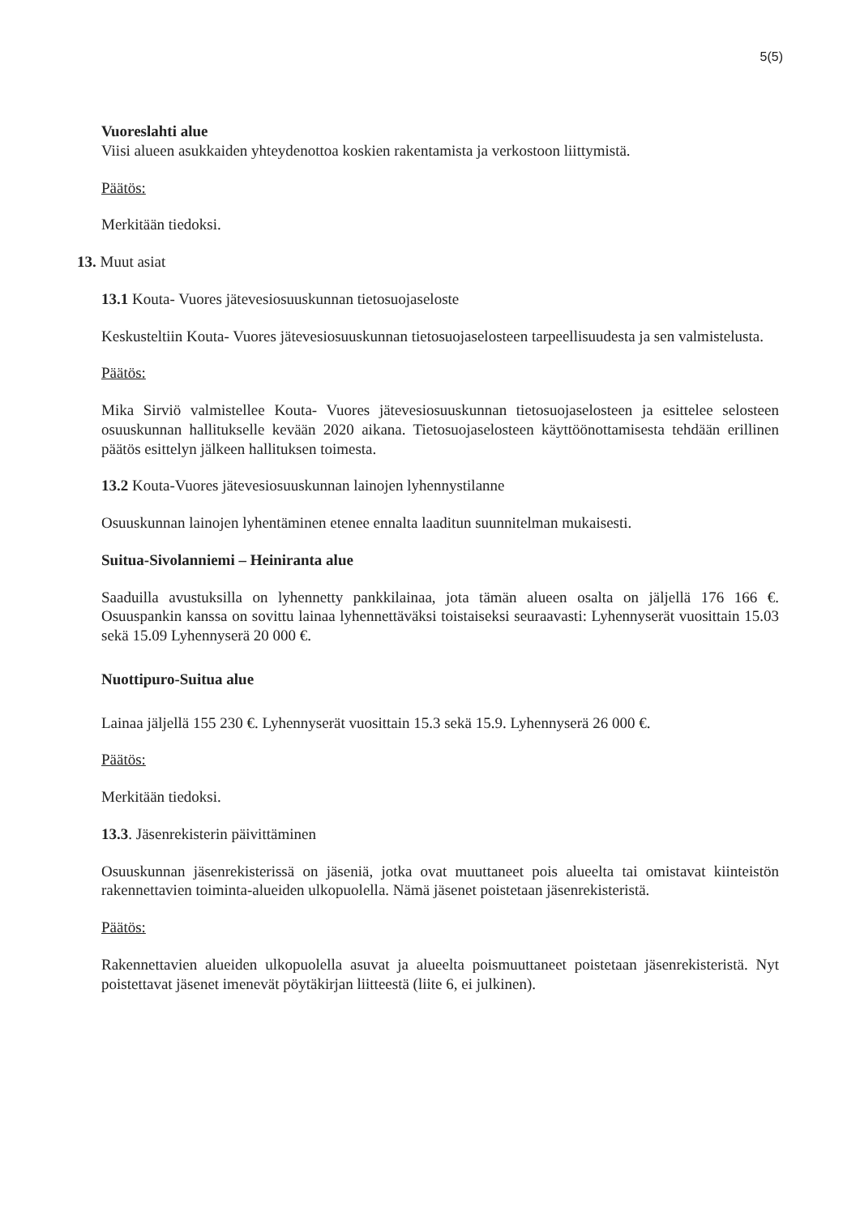5(5)
Vuoreslahti alue
Viisi alueen asukkaiden yhteydenottoa koskien rakentamista ja verkostoon liittymistä.
Päätös:
Merkitään tiedoksi.
13. Muut asiat
13.1 Kouta- Vuores jätevesiosuuskunnan tietosuojaseloste
Keskusteltiin Kouta- Vuores jätevesiosuuskunnan tietosuojaselosteen tarpeellisuudesta ja sen valmistelusta.
Päätös:
Mika Sirviö valmistellee Kouta- Vuores jätevesiosuuskunnan tietosuojaselosteen ja esittelee selosteen osuuskunnan hallitukselle kevään 2020 aikana. Tietosuojaselosteen käyttöönottamisesta tehdään erillinen päätös esittelyn jälkeen hallituksen toimesta.
13.2 Kouta-Vuores jätevesiosuuskunnan lainojen lyhennystilanne
Osuuskunnan lainojen lyhentäminen etenee ennalta laaditun suunnitelman mukaisesti.
Suitua-Sivolanniemi – Heiniranta alue
Saaduilla avustuksilla on lyhennetty pankkilainaa, jota tämän alueen osalta on jäljellä 176 166 €. Osuuspankin kanssa on sovittu lainaa lyhennettäväksi toistaiseksi seuraavasti: Lyhennyserät vuosittain 15.03 sekä 15.09 Lyhennyserä 20 000 €.
Nuottipuro-Suitua alue
Lainaa jäljellä 155 230 €. Lyhennyserät vuosittain 15.3 sekä 15.9. Lyhennyserä 26 000 €.
Päätös:
Merkitään tiedoksi.
13.3. Jäsenrekisterin päivittäminen
Osuuskunnan jäsenrekisterissä on jäseniä, jotka ovat muuttaneet pois alueelta tai omistavat kiinteistön rakennettavien toiminta-alueiden ulkopuolella. Nämä jäsenet poistetaan jäsenrekisteristä.
Päätös:
Rakennettavien alueiden ulkopuolella asuvat ja alueelta poismuuttaneet poistetaan jäsenrekisteristä. Nyt poistettavat jäsenet imenevät pöytäkirjan liitteestä (liite 6, ei julkinen).